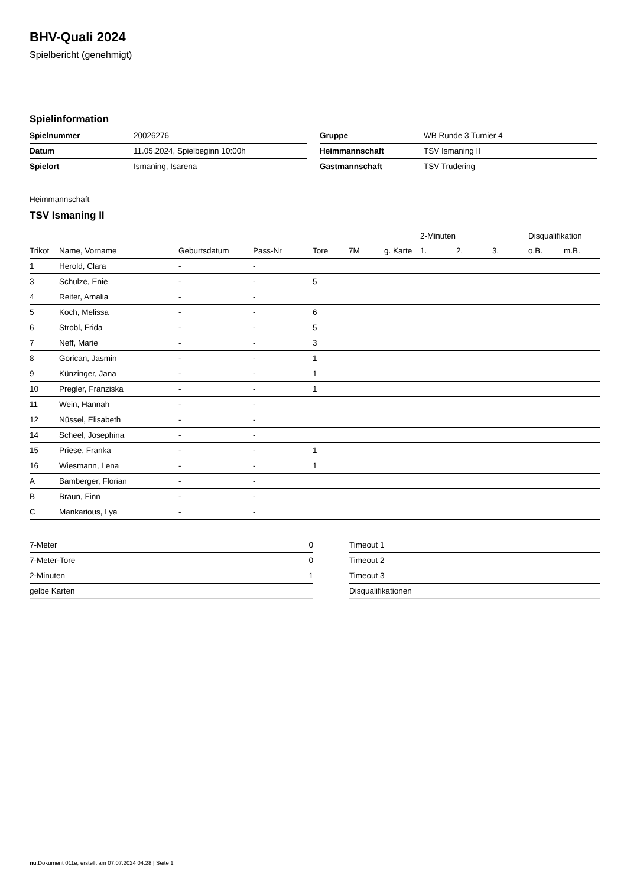BHV-Quali 2024
Spielbericht (genehmigt)
Spielinformation
| Spielnummer | 20026276 |
| Datum | 11.05.2024, Spielbeginn 10:00h |
| Spielort | Ismaning, Isarena |
| Gruppe | WB Runde 3 Turnier 4 |
| Heimmannschaft | TSV Ismaning II |
| Gastmannschaft | TSV Trudering |
Heimmannschaft
TSV Ismaning II
| | | | | | | | 2-Minuten | | | Disqualifikation | |
| --- | --- | --- | --- | --- | --- | --- | --- | --- | --- | --- | --- |
| Trikot | Name, Vorname | Geburtsdatum | Pass-Nr | Tore | 7M | g. Karte | 1. | 2. | 3. | o.B. | m.B. |
| 1 | Herold, Clara | - | - | | | | | | | | |
| 3 | Schulze, Enie | - | - | 5 | | | | | | | |
| 4 | Reiter, Amalia | - | - | | | | | | | | |
| 5 | Koch, Melissa | - | - | 6 | | | | | | | |
| 6 | Strobl, Frida | - | - | 5 | | | | | | | |
| 7 | Neff, Marie | - | - | 3 | | | | | | | |
| 8 | Gorican, Jasmin | - | - | 1 | | | | | | | |
| 9 | Künzinger, Jana | - | - | 1 | | | | | | | |
| 10 | Pregler, Franziska | - | - | 1 | | | | | | | |
| 11 | Wein, Hannah | - | - | | | | | | | | |
| 12 | Nüssel, Elisabeth | - | - | | | | | | | | |
| 14 | Scheel, Josephina | - | - | | | | | | | | |
| 15 | Priese, Franka | - | - | 1 | | | | | | | |
| 16 | Wiesmann, Lena | - | - | 1 | | | | | | | |
| A | Bamberger, Florian | - | - | | | | | | | | |
| B | Braun, Finn | - | - | | | | | | | | |
| C | Mankarious, Lya | - | - | | | | | | | | |
| 7-Meter | 0 |
| 7-Meter-Tore | 0 |
| 2-Minuten | 1 |
| gelbe Karten | |
| Timeout 1 |
| Timeout 2 |
| Timeout 3 |
| Disqualifikationen |
nu.Dokument 011e, erstellt am 07.07.2024 04:28 | Seite 1